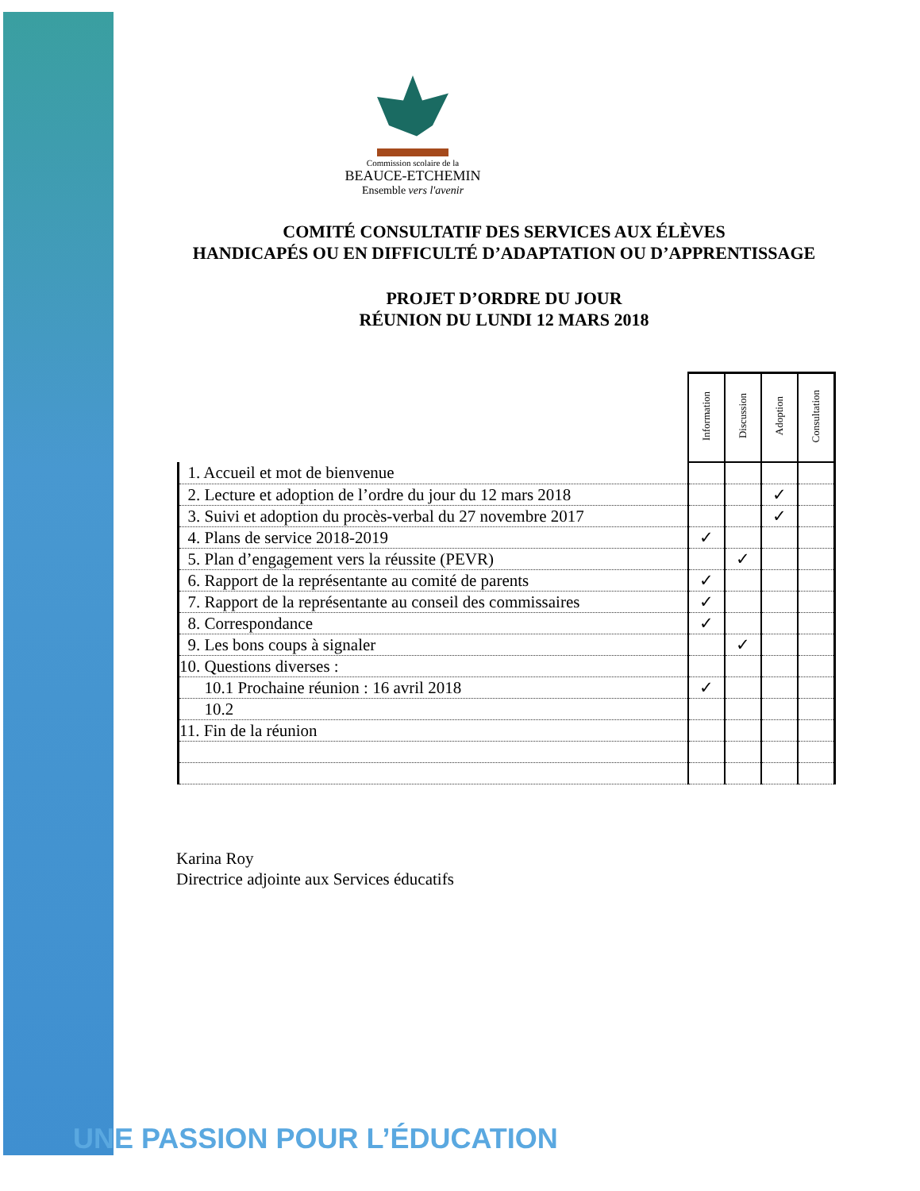Commission scolaire de la
BEAUCE-ETCHEMIN
Ensemble vers l'avenir
COMITÉ CONSULTATIF DES SERVICES AUX ÉLÈVES
HANDICAPÉS OU EN DIFFICULTÉ D’ADAPTATION OU D’APPRENTISSAGE
PROJET D’ORDRE DU JOUR
RÉUNION DU LUNDI 12 MARS 2018
| | Information | Discussion | Adoption | Consultation |
| --- | --- | --- | --- | --- |
| 1. Accueil et mot de bienvenue | | | | |
| 2. Lecture et adoption de l’ordre du jour du 12 mars 2018 | | | ✓ | |
| 3. Suivi et adoption du procès-verbal du 27 novembre 2017 | | | ✓ | |
| 4. Plans de service 2018-2019 | ✓ | | | |
| 5. Plan d’engagement vers la réussite (PEVR) | | ✓ | | |
| 6. Rapport de la représentante au comité de parents | ✓ | | | |
| 7. Rapport de la représentante au conseil des commissaires | ✓ | | | |
| 8. Correspondance | ✓ | | | |
| 9. Les bons coups à signaler | | ✓ | | |
| 10. Questions diverses : | | | | |
| 10.1 Prochaine réunion : 16 avril 2018 | ✓ | | | |
| 10.2 | | | | |
| 11. Fin de la réunion | | | | |
Karina Roy
Directrice adjointe aux Services éducatifs
UNE PASSION POUR L’ÉDUCATION